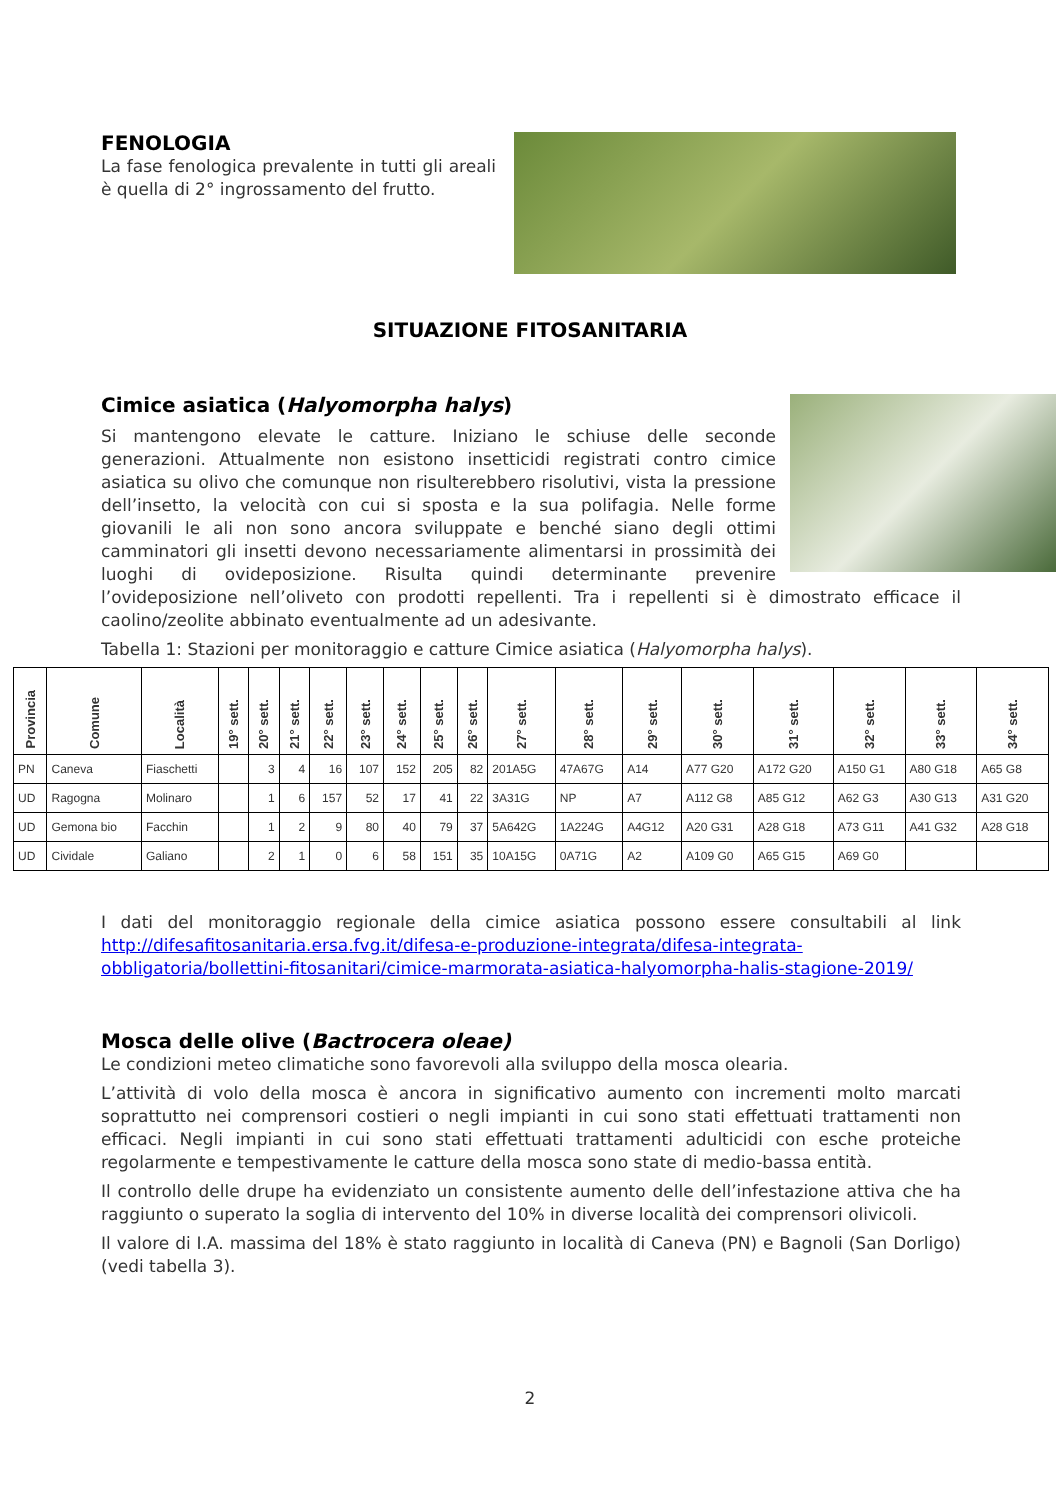FENOLOGIA
La fase fenologica prevalente in tutti gli areali è quella di 2° ingrossamento del frutto.
SITUAZIONE FITOSANITARIA
Cimice asiatica (Halyomorpha halys)
Si mantengono elevate le catture. Iniziano le schiuse delle seconde generazioni. Attualmente non esistono insetticidi registrati contro cimice asiatica su olivo che comunque non risulterebbero risolutivi, vista la pressione dell’insetto, la velocità con cui si sposta e la sua polifagia. Nelle forme giovanili le ali non sono ancora sviluppate e benché siano degli ottimi camminatori gli insetti devono necessariamente alimentarsi in prossimità dei luoghi di ovideposizione. Risulta quindi determinante prevenire l’ovideposizione nell’oliveto con prodotti repellenti. Tra i repellenti si è dimostrato efficace il caolino/zeolite abbinato eventualmente ad un adesivante.
Tabella 1: Stazioni per monitoraggio e catture Cimice asiatica (Halyomorpha halys).
| Provincia | Comune | Località | 19° sett. | 20° sett. | 21° sett. | 22° sett. | 23° sett. | 24° sett. | 25° sett. | 26° sett. | 27° sett. | 28° sett. | 29° sett. | 30° sett. | 31° sett. | 32° sett. | 33° sett. | 34° sett. |
| --- | --- | --- | --- | --- | --- | --- | --- | --- | --- | --- | --- | --- | --- | --- | --- | --- | --- | --- |
| PN | Caneva | Fiaschetti | | 3 | 4 | 16 | 107 | 152 | 205 | 82 | 201A5G | 47A67G | A14 | A77 G20 | A172 G20 | A150 G1 | A80 G18 | A65 G8 |
| UD | Ragogna | Molinaro | | 1 | 6 | 157 | 52 | 17 | 41 | 22 | 3A31G | NP | A7 | A112 G8 | A85 G12 | A62 G3 | A30 G13 | A31 G20 |
| UD | Gemona bio | Facchin | | 1 | 2 | 9 | 80 | 40 | 79 | 37 | 5A642G | 1A224G | A4G12 | A20 G31 | A28 G18 | A73 G11 | A41 G32 | A28 G18 |
| UD | Cividale | Galiano | | 2 | 1 | 0 | 6 | 58 | 151 | 35 | 10A15G | 0A71G | A2 | A109 G0 | A65 G15 | A69 G0 | | |
I dati del monitoraggio regionale della cimice asiatica possono essere consultabili al link http://difesafitosanitaria.ersa.fvg.it/difesa-e-produzione-integrata/difesa-integrata-obbligatoria/bollettini-fitosanitari/cimice-marmorata-asiatica-halyomorpha-halis-stagione-2019/
Mosca delle olive (Bactrocera oleae)
Le condizioni meteo climatiche sono favorevoli alla sviluppo della mosca olearia.
L’attività di volo della mosca è ancora in significativo aumento con incrementi molto marcati soprattutto nei comprensori costieri o negli impianti in cui sono stati effettuati trattamenti non efficaci. Negli impianti in cui sono stati effettuati trattamenti adulticidi con esche proteiche regolarmente e tempestivamente le catture della mosca sono state di medio-bassa entità.
Il controllo delle drupe ha evidenziato un consistente aumento delle dell’infestazione attiva che ha raggiunto o superato la soglia di intervento del 10% in diverse località dei comprensori olivicoli.
Il valore di I.A. massima del 18% è stato raggiunto in località di Caneva (PN) e Bagnoli (San Dorligo) (vedi tabella 3).
2